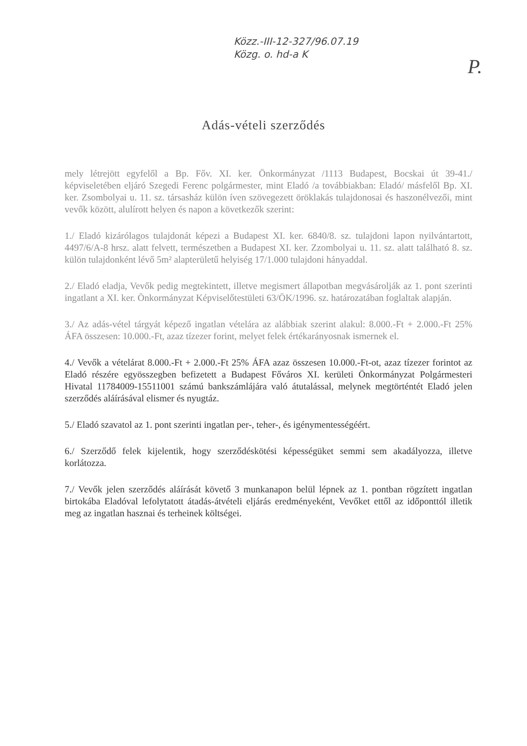Közz.-III-12-327/96.07.19
Közg. o. hd-a K
P.
Adás-vételi szerződés
mely létrejött egyfelől a Bp. Főv. XI. ker. Önkormányzat /1113 Budapest, Bocskai út 39-41./ képviseletében eljáró Szegedi Ferenc polgármester, mint Eladó /a továbbiakban: Eladó/ másfelől Bp. XI. ker. Zsombolyai u. 11. sz. társasház külön íven szövegezett öröklakás tulajdonosai és haszonélvezői, mint vevők között, alulírott helyen és napon a következők szerint:
1./ Eladó kizárólagos tulajdonát képezi a Budapest XI. ker. 6840/8. sz. tulajdoni lapon nyilvántartott, 4497/6/A-8 hrsz. alatt felvett, természetben a Budapest XI. ker. Zzombolyai u. 11. sz. alatt található 8. sz. külön tulajdonként lévő 5m² alapterületű helyiség 17/1.000 tulajdoni hányaddal.
2./ Eladó eladja, Vevők pedig megtekintett, illetve megismert állapotban megvásárolják az 1. pont szerinti ingatlant a XI. ker. Önkormányzat Képviselőtestületi 63/ÖK/1996. sz. határozatában foglaltak alapján.
3./ Az adás-vétel tárgyát képező ingatlan vételára az alábbiak szerint alakul: 8.000.-Ft + 2.000.-Ft 25% ÁFA összesen: 10.000.-Ft, azaz tízezer forint, melyet felek értékarányosnak ismernek el.
4./ Vevők a vételárat 8.000.-Ft + 2.000.-Ft 25% ÁFA azaz összesen 10.000.-Ft-ot, azaz tízezer forintot az Eladó részére egyösszegben befizetett a Budapest Főváros XI. kerületi Önkormányzat Polgármesteri Hivatal 11784009-15511001 számú bankszámlájára való átutalással, melynek megtörténtét Eladó jelen szerződés aláírásával elismer és nyugtáz.
5./ Eladó szavatol az 1. pont szerinti ingatlan per-, teher-, és igénymentességéért.
6./ Szerződő felek kijelentik, hogy szerződéskötési képességüket semmi sem akadályozza, illetve korlátozza.
7./ Vevők jelen szerződés aláírását követő 3 munkanapon belül lépnek az 1. pontban rögzített ingatlan birtokába Eladóval lefolytatott átadás-átvételi eljárás eredményeként, Vevőket ettől az időponttól illetik meg az ingatlan hasznai és terheinek költségei.